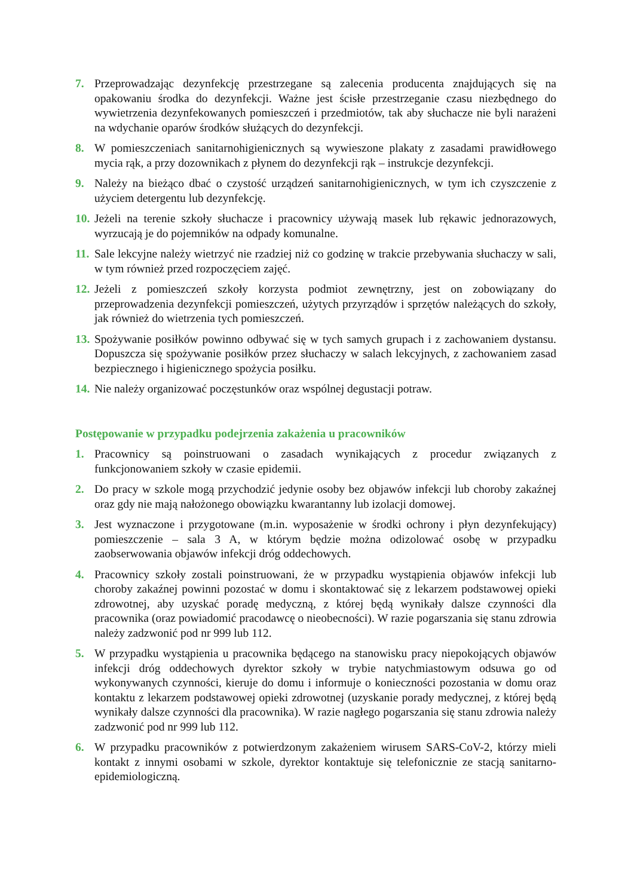7. Przeprowadzając dezynfekcję przestrzegane są zalecenia producenta znajdujących się na opakowaniu środka do dezynfekcji. Ważne jest ścisłe przestrzeganie czasu niezbędnego do wywietrzenia dezynfekowanych pomieszczeń i przedmiotów, tak aby słuchacze nie byli narażeni na wdychanie oparów środków służących do dezynfekcji.
8. W pomieszczeniach sanitarnohigienicznych są wywieszone plakaty z zasadami prawidłowego mycia rąk, a przy dozownikach z płynem do dezynfekcji rąk – instrukcje dezynfekcji.
9. Należy na bieżąco dbać o czystość urządzeń sanitarnohigienicznych, w tym ich czyszczenie z użyciem detergentu lub dezynfekcję.
10. Jeżeli na terenie szkoły słuchacze i pracownicy używają masek lub rękawic jednorazowych, wyrzucają je do pojemników na odpady komunalne.
11. Sale lekcyjne należy wietrzyć nie rzadziej niż co godzinę w trakcie przebywania słuchaczy w sali, w tym również przed rozpoczęciem zajęć.
12. Jeżeli z pomieszczeń szkoły korzysta podmiot zewnętrzny, jest on zobowiązany do przeprowadzenia dezynfekcji pomieszczeń, użytych przyrządów i sprzętów należących do szkoły, jak również do wietrzenia tych pomieszczeń.
13. Spożywanie posiłków powinno odbywać się w tych samych grupach i z zachowaniem dystansu. Dopuszcza się spożywanie posiłków przez słuchaczy w salach lekcyjnych, z zachowaniem zasad bezpiecznego i higienicznego spożycia posiłku.
14. Nie należy organizować poczęstunków oraz wspólnej degustacji potraw.
Postępowanie w przypadku podejrzenia zakażenia u pracowników
1. Pracownicy są poinstruowani o zasadach wynikających z procedur związanych z funkcjonowaniem szkoły w czasie epidemii.
2. Do pracy w szkole mogą przychodzić jedynie osoby bez objawów infekcji lub choroby zakaźnej oraz gdy nie mają nałożonego obowiązku kwarantanny lub izolacji domowej.
3. Jest wyznaczone i przygotowane (m.in. wyposażenie w środki ochrony i płyn dezynfekujący) pomieszczenie – sala 3 A, w którym będzie można odizolować osobę w przypadku zaobserwowania objawów infekcji dróg oddechowych.
4. Pracownicy szkoły zostali poinstruowani, że w przypadku wystąpienia objawów infekcji lub choroby zakaźnej powinni pozostać w domu i skontaktować się z lekarzem podstawowej opieki zdrowotnej, aby uzyskać poradę medyczną, z której będą wynikały dalsze czynności dla pracownika (oraz powiadomić pracodawcę o nieobecności). W razie pogarszania się stanu zdrowia należy zadzwonić pod nr 999 lub 112.
5. W przypadku wystąpienia u pracownika będącego na stanowisku pracy niepokojących objawów infekcji dróg oddechowych dyrektor szkoły w trybie natychmiastowym odsuwa go od wykonywanych czynności, kieruje do domu i informuje o konieczności pozostania w domu oraz kontaktu z lekarzem podstawowej opieki zdrowotnej (uzyskanie porady medycznej, z której będą wynikały dalsze czynności dla pracownika). W razie nagłego pogarszania się stanu zdrowia należy zadzwonić pod nr 999 lub 112.
6. W przypadku pracowników z potwierdzonym zakażeniem wirusem SARS-CoV-2, którzy mieli kontakt z innymi osobami w szkole, dyrektor kontaktuje się telefonicznie ze stacją sanitarno-epidemiologiczną.